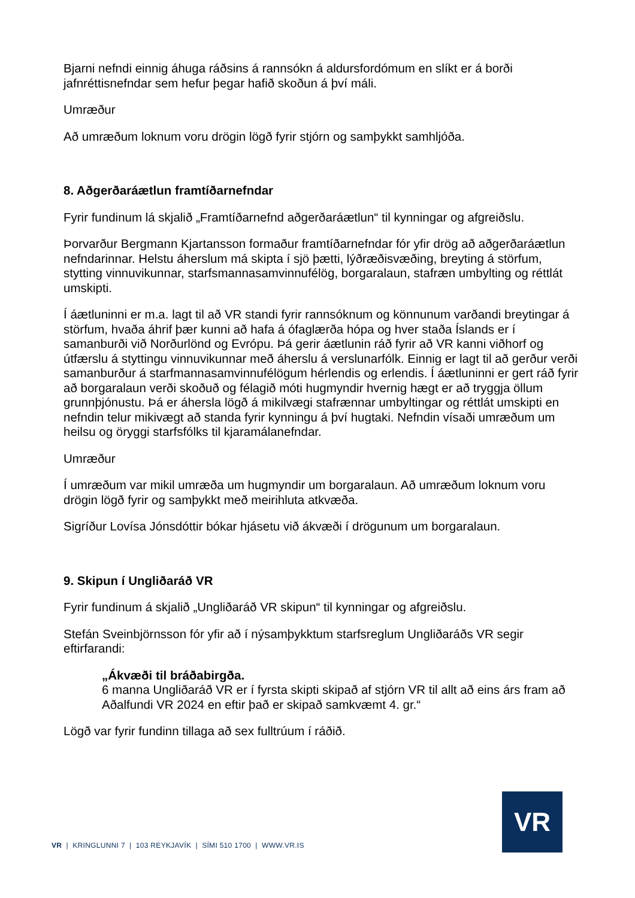Bjarni nefndi einnig áhuga ráðsins á rannsókn á aldursfordómum en slíkt er á borði jafnréttisnefndar sem hefur þegar hafið skoðun á því máli.
Umræður
Að umræðum loknum voru drögin lögð fyrir stjórn og samþykkt samhljóða.
8. Aðgerðaráætlun framtíðarnefndar
Fyrir fundinum lá skjalið „Framtíðarnefnd aðgerðaráætlun“ til kynningar og afgreiðslu.
Þorvarður Bergmann Kjartansson formaður framtíðarnefndar fór yfir drög að aðgerðaráætlun nefndarinnar. Helstu áherslum má skipta í sjö þætti, lýðræðisvæðing, breyting á störfum, stytting vinnuvikunnar, starfsmannasamvinnufélög, borgaralaun, stafræn umbylting og réttlát umskipti.
Í áætluninni er m.a. lagt til að VR standi fyrir rannsóknum og könnunum varðandi breytingar á störfum, hvaða áhrif þær kunni að hafa á ófaglærða hópa og hver staða Íslands er í samanburði við Norðurlönd og Evrópu. Þá gerir áætlunin ráð fyrir að VR kanni viðhorf og útfærslu á styttingu vinnuvikunnar með áherslu á verslunarfólk. Einnig er lagt til að gerður verði samanburður á starfmannasamvinnufélögum hérlendis og erlendis. Í áætluninni er gert ráð fyrir að borgaralaun verði skoðuð og félagið móti hugmyndir hvernig hægt er að tryggja öllum grunnþjónustu. Þá er áhersla lögð á mikilvægi stafrænnar umbyltingar og réttlát umskipti en nefndin telur mikivægt að standa fyrir kynningu á því hugtaki. Nefndin vísaði umræðum um heilsu og öryggi starfsfólks til kjaramálanefndar.
Umræður
Í umræðum var mikil umræða um hugmyndir um borgaralaun. Að umræðum loknum voru drögin lögð fyrir og samþykkt með meirihluta atkvæða.
Sigríður Lovísa Jónsdóttir bókar hjásetu við ákvæði í drögunum um borgaralaun.
9. Skipun í Ungliðaráð VR
Fyrir fundinum á skjalið „Ungliðaráð VR skipun“ til kynningar og afgreiðslu.
Stefán Sveinbjörnsson fór yfir að í nýsamþykktum starfsreglum Ungliðaráðs VR segir eftirfarandi:
„Ákvæði til bráðabirgða.
6 manna Ungliðaráð VR er í fyrsta skipti skipað af stjórn VR til allt að eins árs fram að Aðalfundi VR 2024 en eftir það er skipað samkvæmt 4. gr.“
Lögð var fyrir fundinn tillaga að sex fulltrúum í ráðið.
VR | KRINGLUNNI 7 | 103 REYKJAVÍK | SÍMI 510 1700 | WWW.VR.IS
VR